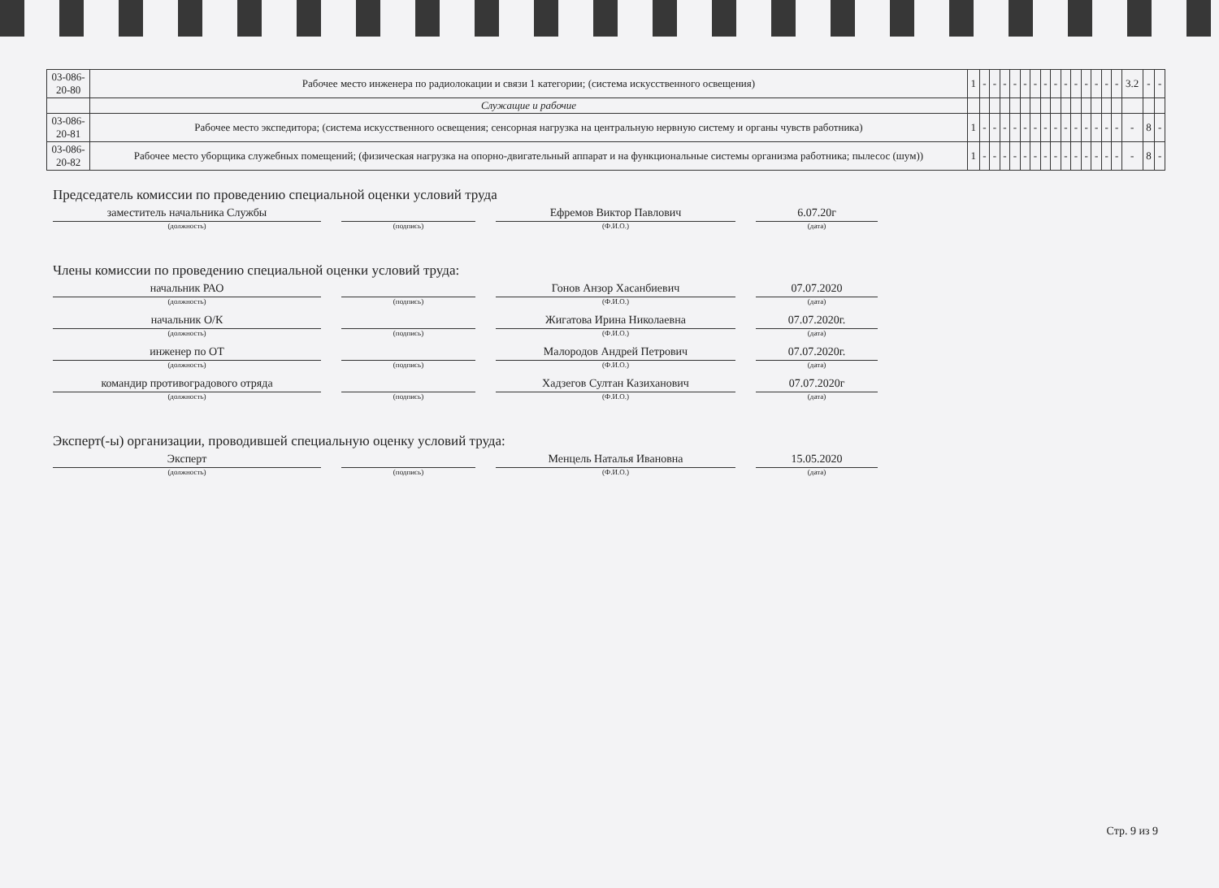| 03-086- 20-80 | Рабочее место инженера по радиолокации и связи 1 категории; (система искусственного освещения) | 1 | - | - | - | - | - | - | - | - | - | - | - | - | - | - | 3.2 | - | - |
| | Служащие и рабочие | | | | | | | | | | | | | | | | | | |
| 03-086- 20-81 | Рабочее место экспедитора; (система искусственного освещения; сенсорная нагрузка на центральную нервную систему и органы чувств работника) | 1 | - | - | - | - | - | - | - | - | - | - | - | - | - | - | - | 8 | - |
| 03-086- 20-82 | Рабочее место уборщика служебных помещений; (физическая нагрузка на опорно-двигательный аппарат и на функциональные системы организма работника; пылесос (шум)) | 1 | - | - | - | - | - | - | - | - | - | - | - | - | - | - | - | 8 | - |
Председатель комиссии по проведению специальной оценки условий труда
заместитель начальника Службы
(должность)
(подпись)
Ефремов Виктор Павлович
(Ф.И.О.)
6.07.20г
(дата)
Члены комиссии по проведению специальной оценки условий труда:
начальник РАО
(должность)
(подпись)
Гонов Анзор Хасанбиевич
(Ф.И.О.)
07.07.2020
(дата)
начальник О/К
(должность)
(подпись)
Жигатова Ирина Николаевна
(Ф.И.О.)
07.07.2020г.
(дата)
инженер по ОТ
(должность)
(подпись)
Малородов Андрей Петрович
(Ф.И.О.)
07.07.2020г.
(дата)
командир противоградового отряда
(должность)
(подпись)
Хадзегов Султан Казиханович
(Ф.И.О.)
07.07.2020г
(дата)
Эксперт(-ы) организации, проводившей специальную оценку условий труда:
Эксперт
(должность)
(подпись)
Менцель Наталья Ивановна
(Ф.И.О.)
15.05.2020
(дата)
Стр. 9 из 9